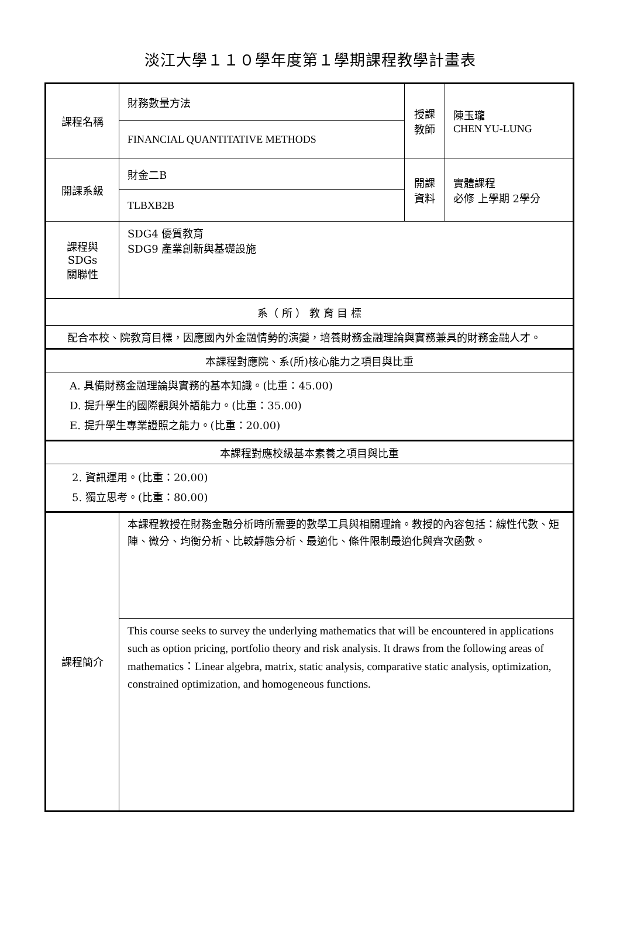淡江大學１１０學年度第１學期課程教學計畫表
| 課程名稱 | 財務數量方法 | 授課 教師 | 陳玉瓏 CHEN YU-LUNG |
| | FINANCIAL QUANTITATIVE METHODS | | |
| 開課系級 | 財金二B | 開課 資料 | 實體課程 必修 上學期 2學分 |
| | TLBXB2B | | |
| 課程與SDGs 關聯性 | SDG4 優質教育 SDG9 產業創新與基礎設施 | | |
| 系（ 所 ） 教 育 目 標 | | | |
| 配合本校、院教育目標，因應國內外金融情勢的演變，培養財務金融理論與實務兼具的財務金融人才。 | | | |
| 本課程對應院、系(所)核心能力之項目與比重 | | | |
| A. 具備財務金融理論與實務的基本知識。(比重：45.00) D. 提升學生的國際觀與外語能力。(比重：35.00) E. 提升學生專業證照之能力。(比重：20.00) | | | |
| 本課程對應校級基本素養之項目與比重 | | | |
| 2. 資訊運用。(比重：20.00) 5. 獨立思考。(比重：80.00) | | | |
| 課程簡介 | 本課程教授在財務金融分析時所需要的數學工具與相關理論。教授的內容包括：線性代數、矩陣、微分、均衡分析、比較靜態分析、最適化、條件限制最適化與齊次函數。 | | |
| | This course seeks to survey the underlying mathematics that will be encountered in applications such as option pricing, portfolio theory and risk analysis. It draws from the following areas of mathematics：Linear algebra, matrix, static analysis, comparative static analysis, optimization, constrained optimization, and homogeneous functions. | | |